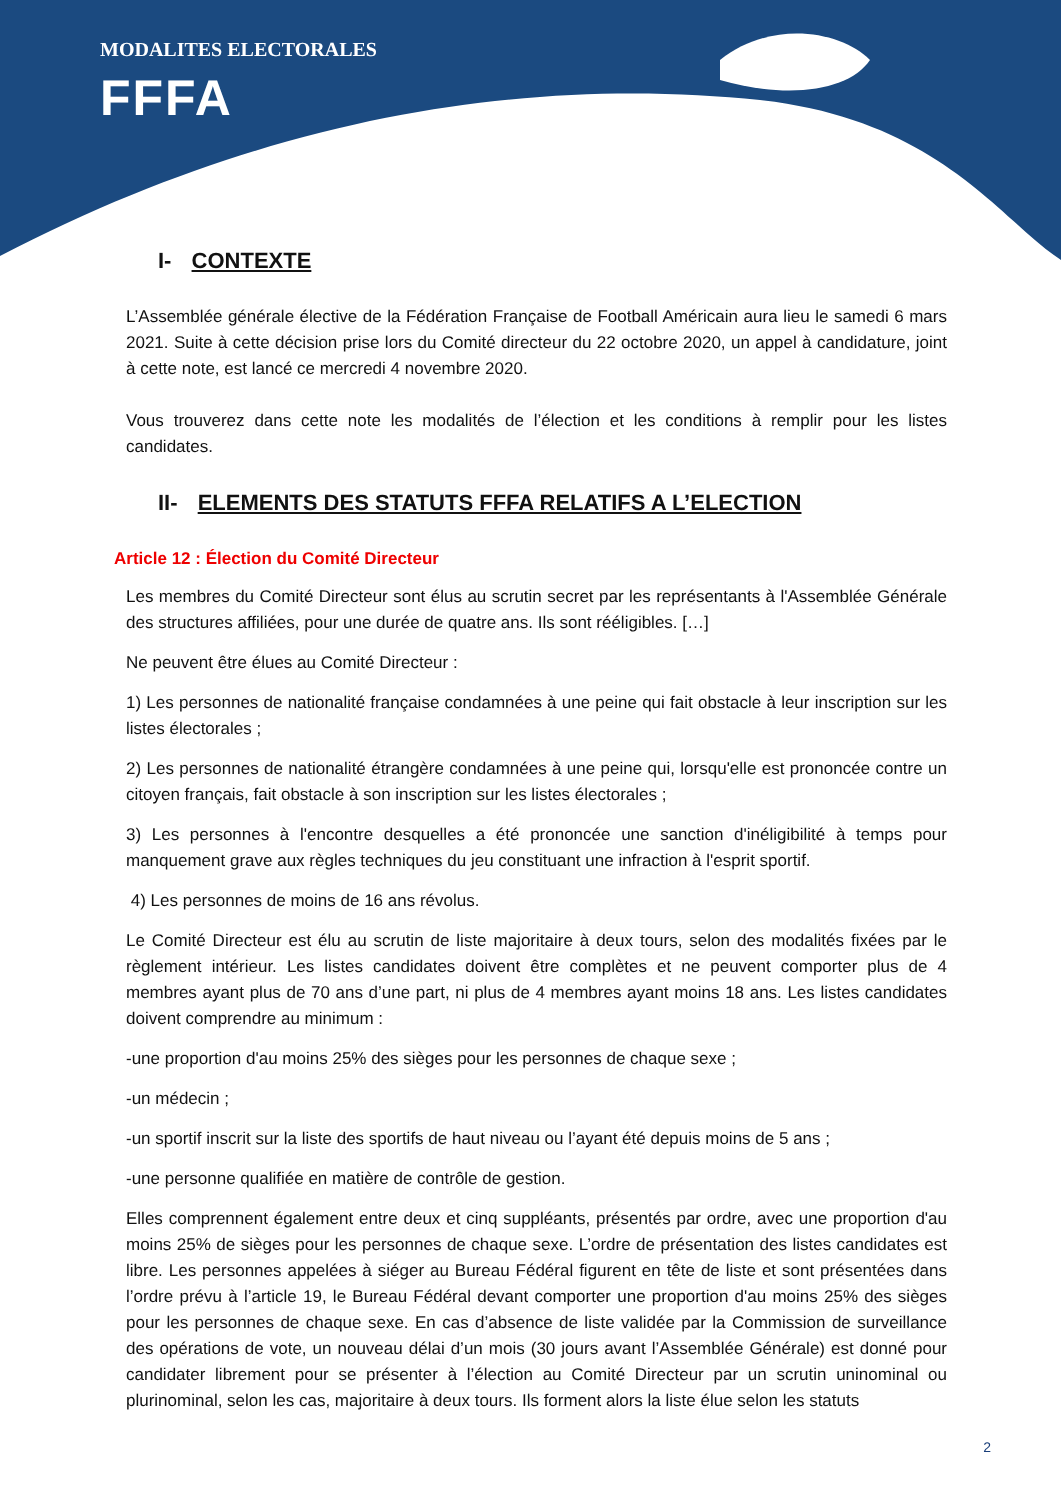MODALITES ELECTORALES
FFFA
I- CONTEXTE
L’Assemblée générale élective de la Fédération Française de Football Américain aura lieu le samedi 6 mars 2021. Suite à cette décision prise lors du Comité directeur du 22 octobre 2020, un appel à candidature, joint à cette note, est lancé ce mercredi 4 novembre 2020.
Vous trouverez dans cette note les modalités de l’élection et les conditions à remplir pour les listes candidates.
II- ELEMENTS DES STATUTS FFFA RELATIFS A L’ELECTION
Article 12 : Élection du Comité Directeur
Les membres du Comité Directeur sont élus au scrutin secret par les représentants à l'Assemblée Générale des structures affiliées, pour une durée de quatre ans. Ils sont rééligibles. […]
Ne peuvent être élues au Comité Directeur :
1) Les personnes de nationalité française condamnées à une peine qui fait obstacle à leur inscription sur les listes électorales ;
2) Les personnes de nationalité étrangère condamnées à une peine qui, lorsqu'elle est prononcée contre un citoyen français, fait obstacle à son inscription sur les listes électorales ;
3) Les personnes à l'encontre desquelles a été prononcée une sanction d'inéligibilité à temps pour manquement grave aux règles techniques du jeu constituant une infraction à l'esprit sportif.
4) Les personnes de moins de 16 ans révolus.
Le Comité Directeur est élu au scrutin de liste majoritaire à deux tours, selon des modalités fixées par le règlement intérieur. Les listes candidates doivent être complètes et ne peuvent comporter plus de 4 membres ayant plus de 70 ans d’une part, ni plus de 4 membres ayant moins 18 ans. Les listes candidates doivent comprendre au minimum :
-une proportion d'au moins 25% des sièges pour les personnes de chaque sexe ;
-un médecin ;
-un sportif inscrit sur la liste des sportifs de haut niveau ou l’ayant été depuis moins de 5 ans ;
-une personne qualifiée en matière de contrôle de gestion.
Elles comprennent également entre deux et cinq suppléants, présentés par ordre, avec une proportion d'au moins 25% de sièges pour les personnes de chaque sexe. L’ordre de présentation des listes candidates est libre. Les personnes appelées à siéger au Bureau Fédéral figurent en tête de liste et sont présentées dans l’ordre prévu à l’article 19, le Bureau Fédéral devant comporter une proportion d'au moins 25% des sièges pour les personnes de chaque sexe. En cas d’absence de liste validée par la Commission de surveillance des opérations de vote, un nouveau délai d’un mois (30 jours avant l’Assemblée Générale) est donné pour candidater librement pour se présenter à l’élection au Comité Directeur par un scrutin uninominal ou plurinominal, selon les cas, majoritaire à deux tours. Ils forment alors la liste élue selon les statuts
2